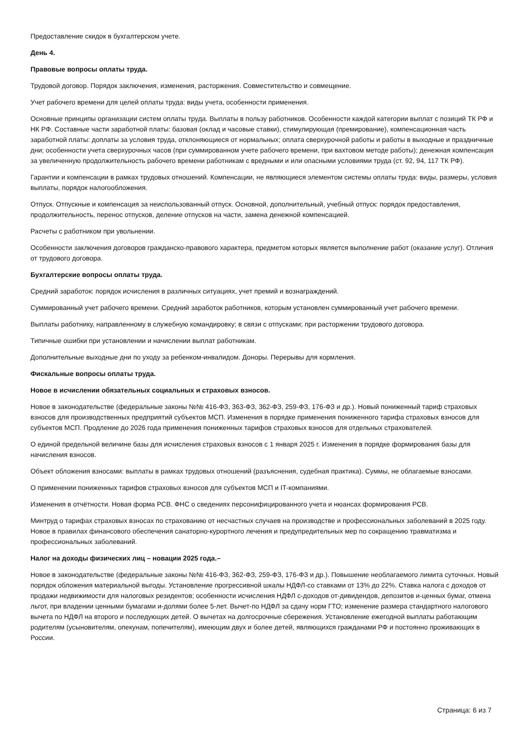Предоставление скидок в бухгалтерском учете.
День 4.
Правовые вопросы оплаты труда.
Трудовой договор. Порядок заключения, изменения, расторжения. Совместительство и совмещение.
Учет рабочего времени для целей оплаты труда: виды учета, особенности применения.
Основные принципы организации систем оплаты труда. Выплаты в пользу работников. Особенности каждой категории выплат с позиций ТК РФ и НК РФ. Составные части заработной платы: базовая (оклад и часовые ставки), стимулирующая (премирование), компенсационная часть заработной платы: доплаты за условия труда, отклоняющиеся от нормальных; оплата сверхурочной работы и работы в выходные и праздничные дни; особенности учета сверхурочных часов (при суммированном учете рабочего времени, при вахтовом методе работы); денежная компенсация за увеличенную продолжительность рабочего времени работникам с вредными и или опасными условиями труда (ст. 92, 94, 117 ТК РФ).
Гарантии и компенсации в рамках трудовых отношений. Компенсации, не являющиеся элементом системы оплаты труда: виды, размеры, условия выплаты, порядок налогообложения.
Отпуск. Отпускные и компенсация за неиспользованный отпуск. Основной, дополнительный, учебный отпуск: порядок предоставления, продолжительность, перенос отпусков, деление отпусков на части, замена денежной компенсацией.
Расчеты с работником при увольнении.
Особенности заключения договоров гражданско-правового характера, предметом которых является выполнение работ (оказание услуг). Отличия от трудового договора.
Бухгалтерские вопросы оплаты труда.
Средний заработок: порядок исчисления в различных ситуациях, учет премий и вознаграждений.
Суммированный учет рабочего времени. Средний заработок работников, которым установлен суммированный учет рабочего времени.
Выплаты работнику, направленному в служебную командировку; в связи с отпусками; при расторжении трудового договора.
Типичные ошибки при установлении и начислении выплат работникам.
Дополнительные выходные дни по уходу за ребенком-инвалидом. Доноры. Перерывы для кормления.
Фискальные вопросы оплаты труда.
Новое в исчислении обязательных социальных и страховых взносов.
Новое в законодательстве (федеральные законы №№ 416-ФЗ, 363-ФЗ, 362-ФЗ, 259-ФЗ, 176-ФЗ и др.). Новый пониженный тариф страховых взносов для производственных предприятий субъектов МСП. Изменения в порядке применения пониженного тарифа страховых взносов для субъектов МСП. Продление до 2026 года применения пониженных тарифов страховых взносов для отдельных страхователей.
О единой предельной величине базы для исчисления страховых взносов с 1 января 2025 г. Изменения в порядке формирования базы для начисления взносов.
Объект обложения взносами: выплаты в рамках трудовых отношений (разъяснения, судебная практика). Суммы, не облагаемые взносами.
О применении пониженных тарифов страховых взносов для субъектов МСП и IT-компаниями.
Изменения в отчётности. Новая форма РСВ. ФНС о сведениях персонифицированного учета и нюансах формирования РСВ.
Минтруд о тарифах страховых взносах по страхованию от несчастных случаев на производстве и профессиональных заболеваний в 2025 году. Новое в правилах финансового обеспечения санаторно-курортного лечения и предупредительных мер по сокращению травматизма и профессиональных заболеваний.
Налог на доходы физических лиц – новации 2025 года.–
Новое в законодательстве (федеральные законы №№ 416-ФЗ, 362-ФЗ, 259-ФЗ, 176-ФЗ и др.). Повышение необлагаемого лимита суточных. Новый порядок обложения материальной выгоды. Установление прогрессивной шкалы НДФЛ-со ставками от 13% до 22%. Ставка налога с доходов от продажи недвижимости для налоговых резидентов; особенности исчисления НДФЛ с-доходов от-дивидендов, депозитов и-ценных бумаг, отмена льгот, при владении ценными бумагами и-долями более 5-лет. Вычет-по НДФЛ за сдачу норм ГТО; изменение размера стандартного налогового вычета по НДФЛ на второго и последующих детей. О вычетах на долгосрочные сбережения. Установление ежегодной выплаты работающим родителям (усыновителям, опекунам, попечителям), имеющим двух и более детей, являющихся гражданами РФ и постоянно проживающих в России.
Страница: 6 из 7